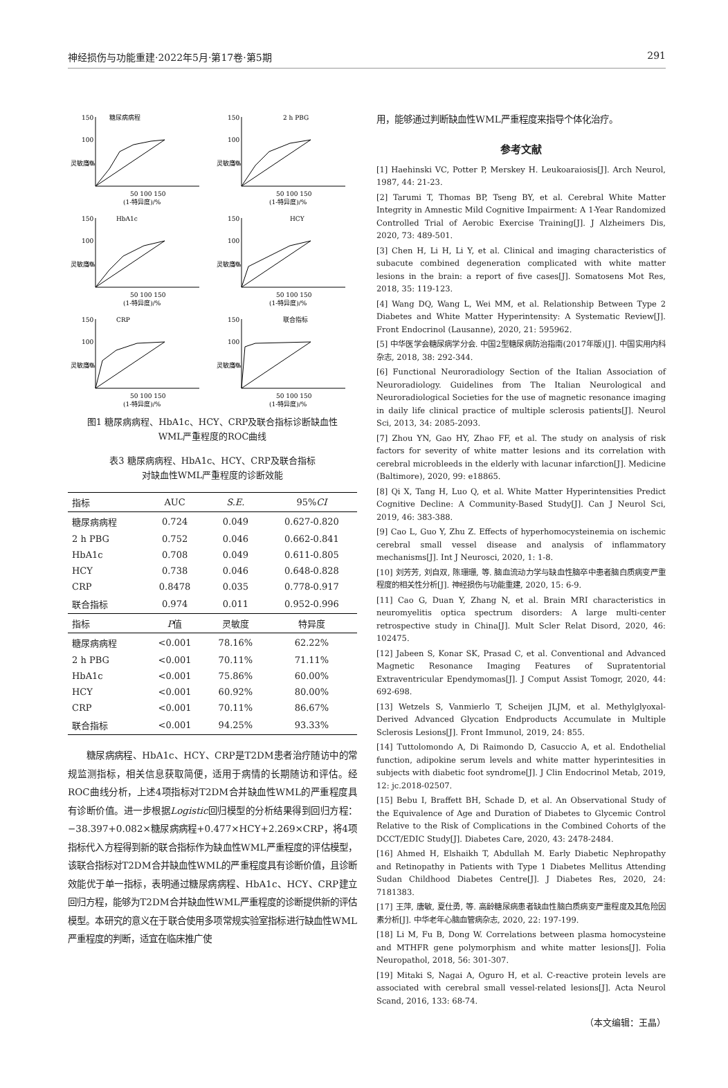神经损伤与功能重建·2022年5月·第17卷·第5期 291
糖尿病病程
150
100
50
50 100 150
(1-特异度)/%
灵敏度%
2 h PBG
150
100
50
50 100 150
(1-特异度)/%
灵敏度%
HbA1c
150
100
50
50 100 150
(1-特异度)/%
灵敏度%
HCY
150
100
50
50 100 150
(1-特异度)/%
灵敏度%
CRP
150
100
50
50 100 150
(1-特异度)/%
灵敏度%
联合指标
150
100
50
50 100 150
(1-特异度)/%
灵敏度%
图1 糖尿病病程、HbA1c、HCY、CRP及联合指标诊断缺血性
WML严重程度的ROC曲线
表3 糖尿病病程、HbA1c、HCY、CRP及联合指标
对缺血性WML严重程度的诊断效能
| 指标 | AUC | S.E. | 95% CI |
| --- | --- | --- | --- |
| 糖尿病病程 | 0.724 | 0.049 | 0.627-0.820 |
| 2 h PBG | 0.752 | 0.046 | 0.662-0.841 |
| HbA1c | 0.708 | 0.049 | 0.611-0.805 |
| HCY | 0.738 | 0.046 | 0.648-0.828 |
| CRP | 0.8478 | 0.035 | 0.778-0.917 |
| 联合指标 | 0.974 | 0.011 | 0.952-0.996 |
| 指标 | P 值 | 灵敏度 | 特异度 |
| 糖尿病病程 | <0.001 | 78.16% | 62.22% |
| 2 h PBG | <0.001 | 70.11% | 71.11% |
| HbA1c | <0.001 | 75.86% | 60.00% |
| HCY | <0.001 | 60.92% | 80.00% |
| CRP | <0.001 | 70.11% | 86.67% |
| 联合指标 | <0.001 | 94.25% | 93.33% |
糖尿病病程、HbA1c、HCY、CRP是T2DM患者治疗随访中的常规监测指标，相关信息获取简便，适用于病情的长期随访和评估。经ROC曲线分析，上述4项指标对T2DM合并缺血性WML的严重程度具有诊断价值。进一步根据Logistic回归模型的分析结果得到回归方程：−38.397+0.082×糖尿病病程+0.477×HCY+2.269×CRP，将4项指标代入方程得到新的联合指标作为缺血性WML严重程度的评估模型，该联合指标对T2DM合并缺血性WML的严重程度具有诊断价值，且诊断效能优于单一指标，表明通过糖尿病病程、HbA1c、HCY、CRP建立回归方程，能够为T2DM合并缺血性WML严重程度的诊断提供新的评估模型。本研究的意义在于联合使用多项常规实验室指标进行缺血性WML严重程度的判断，适宜在临床推广使
用，能够通过判断缺血性WML严重程度来指导个体化治疗。
参考文献
[1] Haehinski VC, Potter P, Merskey H. Leukoaraiosis[J]. Arch Neurol, 1987, 44: 21-23.
[2] Tarumi T, Thomas BP, Tseng BY, et al. Cerebral White Matter Integrity in Amnestic Mild Cognitive Impairment: A 1-Year Randomized Controlled Trial of Aerobic Exercise Training[J]. J Alzheimers Dis, 2020, 73: 489-501.
[3] Chen H, Li H, Li Y, et al. Clinical and imaging characteristics of subacute combined degeneration complicated with white matter lesions in the brain: a report of five cases[J]. Somatosens Mot Res, 2018, 35: 119-123.
[4] Wang DQ, Wang L, Wei MM, et al. Relationship Between Type 2 Diabetes and White Matter Hyperintensity: A Systematic Review[J]. Front Endocrinol (Lausanne), 2020, 21: 595962.
[5] 中华医学会糖尿病学分会. 中国2型糖尿病防治指南(2017年版)[J]. 中国实用内科杂志, 2018, 38: 292-344.
[6] Functional Neuroradiology Section of the Italian Association of Neuroradiology. Guidelines from The Italian Neurological and Neuroradiological Societies for the use of magnetic resonance imaging in daily life clinical practice of multiple sclerosis patients[J]. Neurol Sci, 2013, 34: 2085-2093.
[7] Zhou YN, Gao HY, Zhao FF, et al. The study on analysis of risk factors for severity of white matter lesions and its correlation with cerebral microbleeds in the elderly with lacunar infarction[J]. Medicine (Baltimore), 2020, 99: e18865.
[8] Qi X, Tang H, Luo Q, et al. White Matter Hyperintensities Predict Cognitive Decline: A Community-Based Study[J]. Can J Neurol Sci, 2019, 46: 383-388.
[9] Cao L, Guo Y, Zhu Z. Effects of hyperhomocysteinemia on ischemic cerebral small vessel disease and analysis of inflammatory mechanisms[J]. Int J Neurosci, 2020, 1: 1-8.
[10] 刘芳芳, 刘自双, 陈珊珊, 等. 脑血流动力学与缺血性脑卒中患者脑白质病变严重程度的相关性分析[J]. 神经损伤与功能重建, 2020, 15: 6-9.
[11] Cao G, Duan Y, Zhang N, et al. Brain MRI characteristics in neuromyelitis optica spectrum disorders: A large multi-center retrospective study in China[J]. Mult Scler Relat Disord, 2020, 46: 102475.
[12] Jabeen S, Konar SK, Prasad C, et al. Conventional and Advanced Magnetic Resonance Imaging Features of Supratentorial Extraventricular Ependymomas[J]. J Comput Assist Tomogr, 2020, 44: 692-698.
[13] Wetzels S, Vanmierlo T, Scheijen JLJM, et al. Methylglyoxal-Derived Advanced Glycation Endproducts Accumulate in Multiple Sclerosis Lesions[J]. Front Immunol, 2019, 24: 855.
[14] Tuttolomondo A, Di Raimondo D, Casuccio A, et al. Endothelial function, adipokine serum levels and white matter hyperintesities in subjects with diabetic foot syndrome[J]. J Clin Endocrinol Metab, 2019, 12: jc.2018-02507.
[15] Bebu I, Braffett BH, Schade D, et al. An Observational Study of the Equivalence of Age and Duration of Diabetes to Glycemic Control Relative to the Risk of Complications in the Combined Cohorts of the DCCT/EDIC Study[J]. Diabetes Care, 2020, 43: 2478-2484.
[16] Ahmed H, Elshaikh T, Abdullah M. Early Diabetic Nephropathy and Retinopathy in Patients with Type 1 Diabetes Mellitus Attending Sudan Childhood Diabetes Centre[J]. J Diabetes Res, 2020, 24: 7181383.
[17] 王萍, 唐敏, 夏仕勇, 等. 高龄糖尿病患者缺血性脑白质病变严重程度及其危险因素分析[J]. 中华老年心脑血管病杂志, 2020, 22: 197-199.
[18] Li M, Fu B, Dong W. Correlations between plasma homocysteine and MTHFR gene polymorphism and white matter lesions[J]. Folia Neuropathol, 2018, 56: 301-307.
[19] Mitaki S, Nagai A, Oguro H, et al. C-reactive protein levels are associated with cerebral small vessel-related lesions[J]. Acta Neurol Scand, 2016, 133: 68-74.
（本文编辑：王晶）